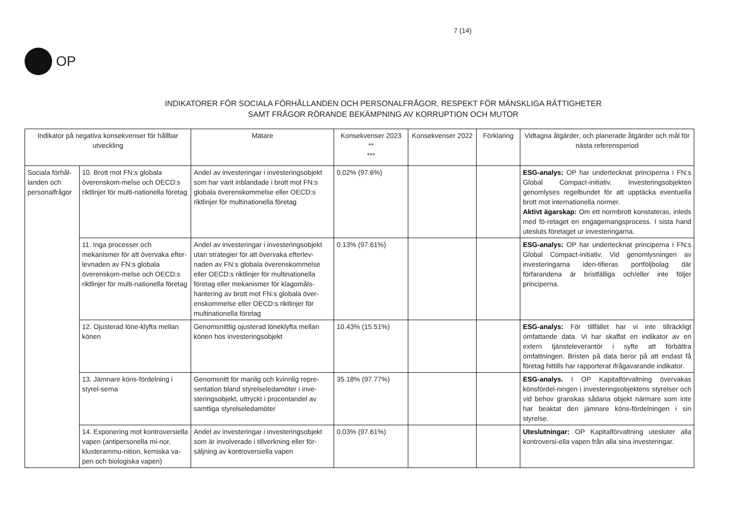OP
7 (14)
INDIKATORER FÖR SOCIALA FÖRHÅLLANDEN OCH PERSONALFRÅGOR, RESPEKT FÖR MÄNSKLIGA RÄTTIGHETER
SAMT FRÅGOR RÖRANDE BEKÄMPNING AV KORRUPTION OCH MUTOR
| Indikator på negativa konsekvenser för hållbar utveckling | | Mätare | Konsekvenser 2023 ** *** | Konsekvenser 2022 | Förklaring | Vidtagna åtgärder, och planerade åtgärder och mål för nästa referensperiod |
| --- | --- | --- | --- | --- | --- | --- |
| Sociala förhål-landen och personalfrågor | 10. Brott mot FN:s globala överenskom-melse och OECD:s riktlinjer för multi-nationella företag | Andel av investeringar i investeringsobjekt som har varit inblandade i brott mot FN:s globala överenskommelse eller OECD:s riktlinjer för multinationella företag | 0.02% (97.6%) | | | ESG-analys: OP har undertecknat principerna i FN:s Global Compact-initiativ. Investeringsobjekten genomlyses regelbundet för att upptäcka eventuella brott mot internationella normer. Aktivt ägarskap: Om ett normbrott konstateras, inleds med fö-retaget en engagemangsprocess. I sista hand utesluts företaget ur investeringarna. |
| | 11. Inga processer och mekanismer för att övervaka efter-levnaden av FN:s globala överenskom-melse och OECD:s riktlinjer för multi-nationella företag | Andel av investeringar i investeringsobjekt utan strategier för att övervaka efterlev-naden av FN:s globala överenskommelse eller OECD:s riktlinjer för multinationella företag eller mekanismer för klagomåls-hantering av brott mot FN:s globala över-enskommelse eller OECD:s riktlinjer för multinationella företag | 0.13% (97.61%) | | | ESG-analys: OP har undertecknat principerna i FN:s Global Compact-initiativ. Vid genomlysningen av investeringarna iden-tifieras portföljbolag där förfarandena är bristfälliga och/eller inte följer principerna. |
| | 12. Ojusterad löne-klyfta mellan könen | Genomsnittlig ojusterad löneklyfta mellan könen hos investeringsobjekt | 10.43% (15.51%) | | | ESG-analys: För tillfället har vi inte tillräckligt omfattande data. Vi har skaffat en indikator av en extern tjänsteleverantör i syfte att förbättra omfattningen. Bristen på data beror på att endast få företag hittills har rapporterat ifrågavarande indikator. |
| | 13. Jämnare köns-fördelning i styrel-serna | Genomsnitt för manlig och kvinnlig repre-sentation bland styrelseledamöter i inve-steringsobjekt, uttryckt i procentandel av samtliga styrelseledamöter | 35.18% (97.77%) | | | ESG-analys. I OP Kapitalförvaltning övervakas könsfördel-ningen i investeringsobjektens styrelser och vid behov granskas sådana objekt närmare som inte har beaktat den jämnare köns-fördelningen i sin styrelse. |
| | 14. Exponering mot kontroversiella vapen (antipersonella mi-nor, klusterammu-nition, kemiska va-pen och biologiska vapen) | Andel av investeringar i investeringsobjekt som är involverade i tillverkning eller för-säljning av kontroversiella vapen | 0.03% (97.61%) | | | Uteslutningar: OP Kapitalförvaltning utesluter alla kontroversi-ella vapen från alla sina investeringar. |